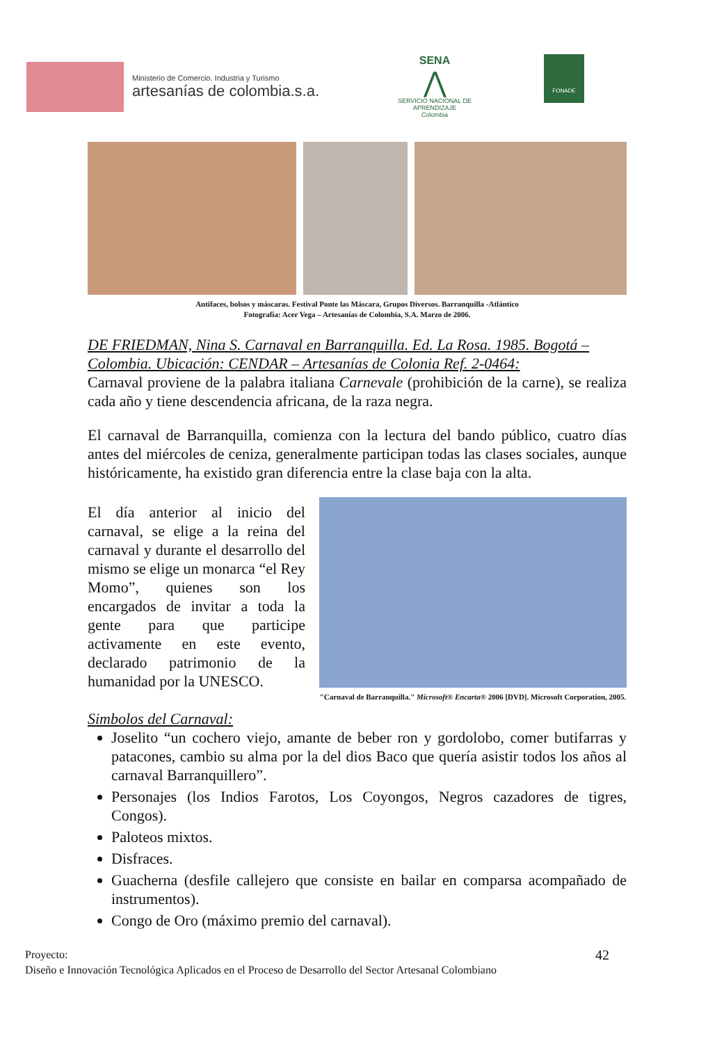Ministerio de Comercio. Industria y Turismo
artesanías de colombia.s.a.
SENA
⋀
SERVICIO NACIONAL DE APRENDIZAJE
Colombia
FONADE
Antifaces, bolsos y máscaras. Festival Ponte las Máscara, Grupos Diversos. Barranquilla -Atlántico
Fotografía: Acer Vega – Artesanías de Colombia, S.A. Marzo de 2006.
DE FRIEDMAN, Nina S. Carnaval en Barranquilla. Ed. La Rosa. 1985. Bogotá – Colombia. Ubicación: CENDAR – Artesanías de Colonia Ref. 2-0464:
Carnaval proviene de la palabra italiana Carnevale (prohibición de la carne), se realiza cada año y tiene descendencia africana, de la raza negra.
El carnaval de Barranquilla, comienza con la lectura del bando público, cuatro días antes del miércoles de ceniza, generalmente participan todas las clases sociales, aunque históricamente, ha existido gran diferencia entre la clase baja con la alta.
"Carnaval de Barranquilla." Microsoft® Encarta® 2006 [DVD]. Microsoft Corporation, 2005.
El día anterior al inicio del carnaval, se elige a la reina del carnaval y durante el desarrollo del mismo se elige un monarca “el Rey Momo”, quienes son los encargados de invitar a toda la gente para que participe activamente en este evento, declarado patrimonio de la humanidad por la UNESCO.
Simbolos del Carnaval:
Joselito “un cochero viejo, amante de beber ron y gordolobo, comer butifarras y patacones, cambio su alma por la del dios Baco que quería asistir todos los años al carnaval Barranquillero”.
Personajes (los Indios Farotos, Los Coyongos, Negros cazadores de tigres, Congos).
Paloteos mixtos.
Disfraces.
Guacherna (desfile callejero que consiste en bailar en comparsa acompañado de instrumentos).
Congo de Oro (máximo premio del carnaval).
Proyecto: 42
Diseño e Innovación Tecnológica Aplicados en el Proceso de Desarrollo del Sector Artesanal Colombiano